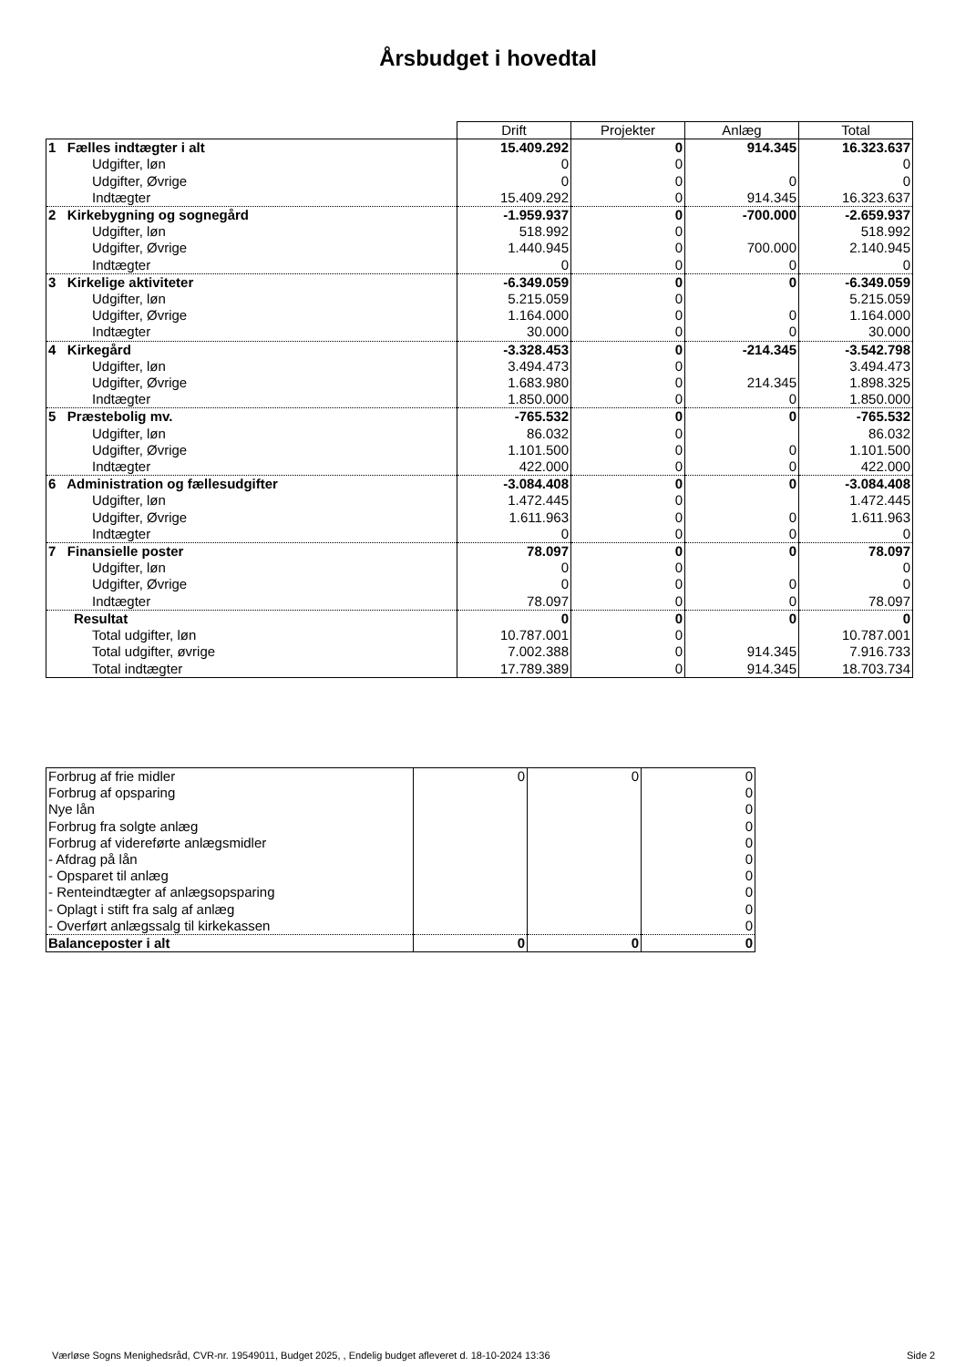Årsbudget i hovedtal
| | Drift | Projekter | Anlæg | Total |
| 1 Fælles indtægter i alt | 15.409.292 | 0 | 914.345 | 16.323.637 |
| Udgifter, løn | 0 | 0 | | 0 |
| Udgifter, Øvrige | 0 | 0 | 0 | 0 |
| Indtægter | 15.409.292 | 0 | 914.345 | 16.323.637 |
| 2 Kirkebygning og sognegård | -1.959.937 | 0 | -700.000 | -2.659.937 |
| Udgifter, løn | 518.992 | 0 | | 518.992 |
| Udgifter, Øvrige | 1.440.945 | 0 | 700.000 | 2.140.945 |
| Indtægter | 0 | 0 | 0 | 0 |
| 3 Kirkelige aktiviteter | -6.349.059 | 0 | 0 | -6.349.059 |
| Udgifter, løn | 5.215.059 | 0 | | 5.215.059 |
| Udgifter, Øvrige | 1.164.000 | 0 | 0 | 1.164.000 |
| Indtægter | 30.000 | 0 | 0 | 30.000 |
| 4 Kirkegård | -3.328.453 | 0 | -214.345 | -3.542.798 |
| Udgifter, løn | 3.494.473 | 0 | | 3.494.473 |
| Udgifter, Øvrige | 1.683.980 | 0 | 214.345 | 1.898.325 |
| Indtægter | 1.850.000 | 0 | 0 | 1.850.000 |
| 5 Præstebolig mv. | -765.532 | 0 | 0 | -765.532 |
| Udgifter, løn | 86.032 | 0 | | 86.032 |
| Udgifter, Øvrige | 1.101.500 | 0 | 0 | 1.101.500 |
| Indtægter | 422.000 | 0 | 0 | 422.000 |
| 6 Administration og fællesudgifter | -3.084.408 | 0 | 0 | -3.084.408 |
| Udgifter, løn | 1.472.445 | 0 | | 1.472.445 |
| Udgifter, Øvrige | 1.611.963 | 0 | 0 | 1.611.963 |
| Indtægter | 0 | 0 | 0 | 0 |
| 7 Finansielle poster | 78.097 | 0 | 0 | 78.097 |
| Udgifter, løn | 0 | 0 | | 0 |
| Udgifter, Øvrige | 0 | 0 | 0 | 0 |
| Indtægter | 78.097 | 0 | 0 | 78.097 |
| Resultat | 0 | 0 | 0 | 0 |
| Total udgifter, løn | 10.787.001 | 0 | | 10.787.001 |
| Total udgifter, øvrige | 7.002.388 | 0 | 914.345 | 7.916.733 |
| Total indtægter | 17.789.389 | 0 | 914.345 | 18.703.734 |
| Forbrug af frie midler | 0 | 0 | 0 |
| Forbrug af opsparing | | | 0 |
| Nye lån | | | 0 |
| Forbrug fra solgte anlæg | | | 0 |
| Forbrug af videreførte anlægsmidler | | | 0 |
| - Afdrag på lån | | | 0 |
| - Opsparet til anlæg | | | 0 |
| - Renteindtægter af anlægsopsparing | | | 0 |
| - Oplagt i stift fra salg af anlæg | | | 0 |
| - Overført anlægssalg til kirkekassen | | | 0 |
| Balanceposter i alt | 0 | 0 | 0 |
Værløse Sogns Menighedsråd, CVR-nr. 19549011, Budget 2025, , Endelig budget afleveret d. 18-10-2024 13:36
Side 2